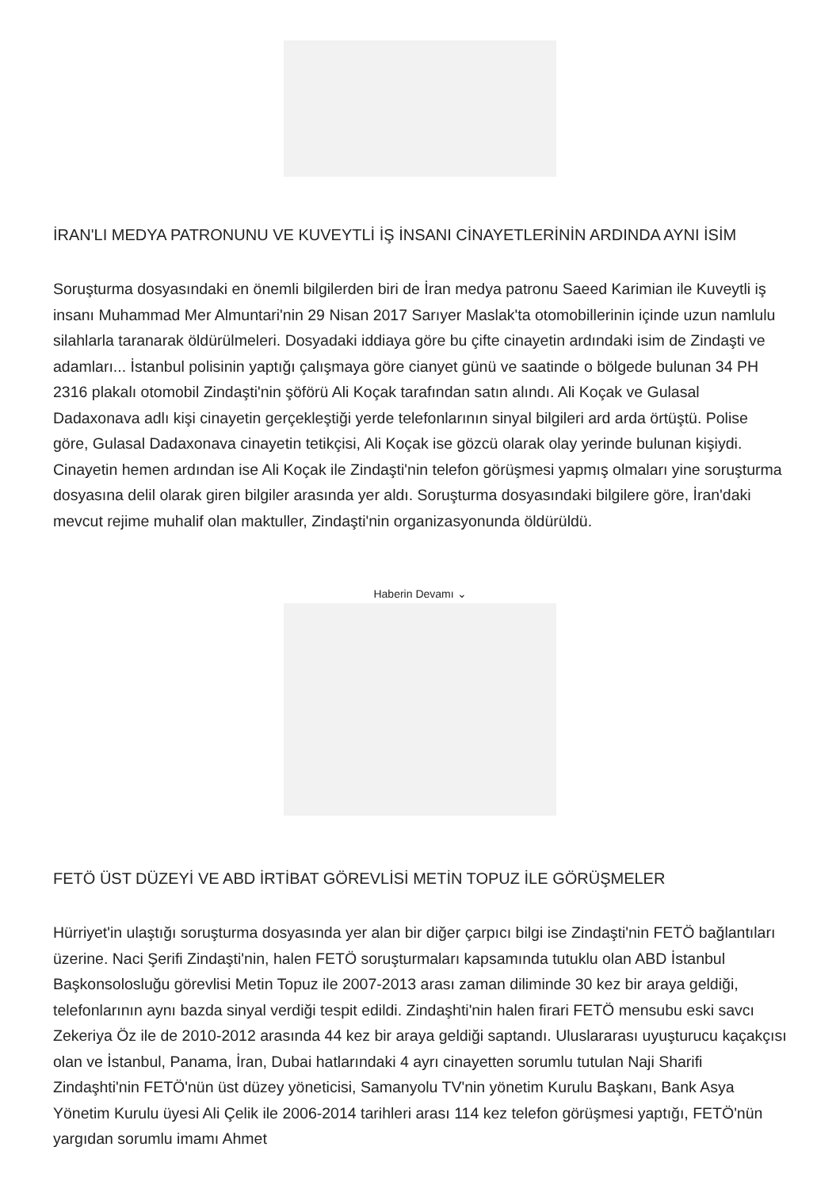İRAN'LI MEDYA PATRONUNU VE KUVEYTLİ İŞ İNSANI CİNAYETLERİNİN ARDINDA AYNI İSİM
Soruşturma dosyasındaki en önemli bilgilerden biri de İran medya patronu Saeed Karimian ile Kuveytli iş insanı Muhammad Mer Almuntari'nin 29 Nisan 2017 Sarıyer Maslak'ta otomobillerinin içinde uzun namlulu silahlarla taranarak öldürülmeleri. Dosyadaki iddiaya göre bu çifte cinayetin ardındaki isim de Zindaşti ve adamları... İstanbul polisinin yaptığı çalışmaya göre cianyet günü ve saatinde o bölgede bulunan 34 PH 2316 plakalı otomobil Zindaşti'nin şöförü Ali Koçak tarafından satın alındı. Ali Koçak ve Gulasal Dadaxonava adlı kişi cinayetin gerçekleştiği yerde telefonlarının sinyal bilgileri ard arda örtüştü. Polise göre, Gulasal Dadaxonava cinayetin tetikçisi, Ali Koçak ise gözcü olarak olay yerinde bulunan kişiydi. Cinayetin hemen ardından ise Ali Koçak ile Zindaşti'nin telefon görüşmesi yapmış olmaları yine soruşturma dosyasına delil olarak giren bilgiler arasında yer aldı. Soruşturma dosyasındaki bilgilere göre, İran'daki mevcut rejime muhalif olan maktuller, Zindaşti'nin organizasyonunda öldürüldü.
Haberin Devamı ⌄
FETÖ ÜST DÜZEYİ VE ABD İRTİBAT GÖREVLİSİ METİN TOPUZ İLE GÖRÜŞMELER
Hürriyet'in ulaştığı soruşturma dosyasında yer alan bir diğer çarpıcı bilgi ise Zindaşti'nin FETÖ bağlantıları üzerine. Naci Şerifi Zindaşti'nin, halen FETÖ soruşturmaları kapsamında tutuklu olan ABD İstanbul Başkonsolosluğu görevlisi Metin Topuz ile 2007-2013 arası zaman diliminde 30 kez bir araya geldiği, telefonlarının aynı bazda sinyal verdiği tespit edildi. Zindaşhti'nin halen firari FETÖ mensubu eski savcı Zekeriya Öz ile de 2010-2012 arasında 44 kez bir araya geldiği saptandı. Uluslararası uyuşturucu kaçakçısı olan ve İstanbul, Panama, İran, Dubai hatlarındaki 4 ayrı cinayetten sorumlu tutulan Naji Sharifi Zindaşhti'nin FETÖ'nün üst düzey yöneticisi, Samanyolu TV'nin yönetim Kurulu Başkanı, Bank Asya Yönetim Kurulu üyesi Ali Çelik ile 2006-2014 tarihleri arası 114 kez telefon görüşmesi yaptığı, FETÖ'nün yargıdan sorumlu imamı Ahmet